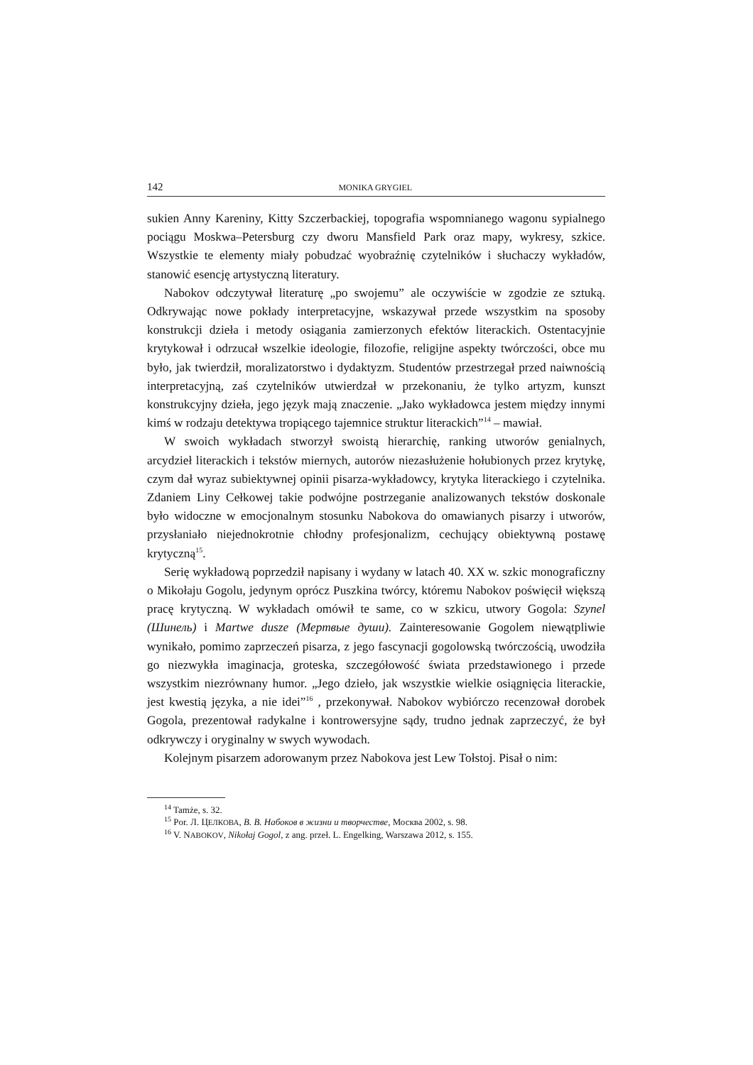142 MONIKA GRYGIEL
sukien Anny Kareniny, Kitty Szczerbackiej, topografia wspomnianego wagonu sypialnego pociągu Moskwa–Petersburg czy dworu Mansfield Park oraz mapy, wykresy, szkice. Wszystkie te elementy miały pobudzać wyobraźnię czytelników i słuchaczy wykładów, stanowić esencję artystyczną literatury.
Nabokov odczytywał literaturę „po swojemu” ale oczywiście w zgodzie ze sztuką. Odkrywając nowe pokłady interpretacyjne, wskazywał przede wszystkim na sposoby konstrukcji dzieła i metody osiągania zamierzonych efektów literackich. Ostentacyjnie krytykował i odrzucał wszelkie ideologie, filozofie, religijne aspekty twórczości, obce mu było, jak twierdził, moralizatorstwo i dydaktyzm. Studentów przestrzegał przed naiwnością interpretacyjną, zaś czytelników utwierdzał w przekonaniu, że tylko artyzm, kunszt konstrukcyjny dzieła, jego język mają znaczenie. „Jako wykładowca jestem między innymi kimś w rodzaju detektywa tropiącego tajemnice struktur literackich”<sup>14</sup> – mawiał.
W swoich wykładach stworzył swoistą hierarchię, ranking utworów genialnych, arcydzieł literackich i tekstów miernych, autorów niezasłużenie hołubionych przez krytykę, czym dał wyraz subiektywnej opinii pisarza-wykładowcy, krytyka literackiego i czytelnika. Zdaniem Liny Cełkowej takie podwójne postrzeganie analizowanych tekstów doskonale było widoczne w emocjonalnym stosunku Nabokova do omawianych pisarzy i utworów, przysłaniało niejednokrotnie chłodny profesjonalizm, cechujący obiektywną postawę krytyczną<sup>15</sup>.
Serię wykładową poprzedził napisany i wydany w latach 40. XX w. szkic monograficzny o Mikołaju Gogolu, jedynym oprócz Puszkina twórcy, któremu Nabokov poświęcił większą pracę krytyczną. W wykładach omówił te same, co w szkicu, utwory Gogola: Szynel (Шинель) i Martwe dusze (Мертвые души). Zainteresowanie Gogolem niewątpliwie wynikało, pomimo zaprzeczeń pisarza, z jego fascynacji gogolowską twórczością, uwodziła go niezwykła imaginacja, groteska, szczegółowość świata przedstawionego i przede wszystkim niezrównany humor. „Jego dzieło, jak wszystkie wielkie osiągnięcia literackie, jest kwestią języka, a nie idei”<sup>16</sup> , przekonywał. Nabokov wybiórczo recenzował dorobek Gogola, prezentował radykalne i kontrowersyjne sądy, trudno jednak zaprzeczyć, że był odkrywczy i oryginalny w swych wywodach.
Kolejnym pisarzem adorowanym przez Nabokova jest Lew Tołstoj. Pisał o nim:
<sup>14</sup> Tamże, s. 32.
<sup>15</sup> Por. Л. ЦЕЛКОВА, В. В. Набоков в жизни и творчестве, Москва 2002, s. 98.
<sup>16</sup> V. NABOKOV, Nikołaj Gogol, z ang. przeł. L. Engelking, Warszawa 2012, s. 155.